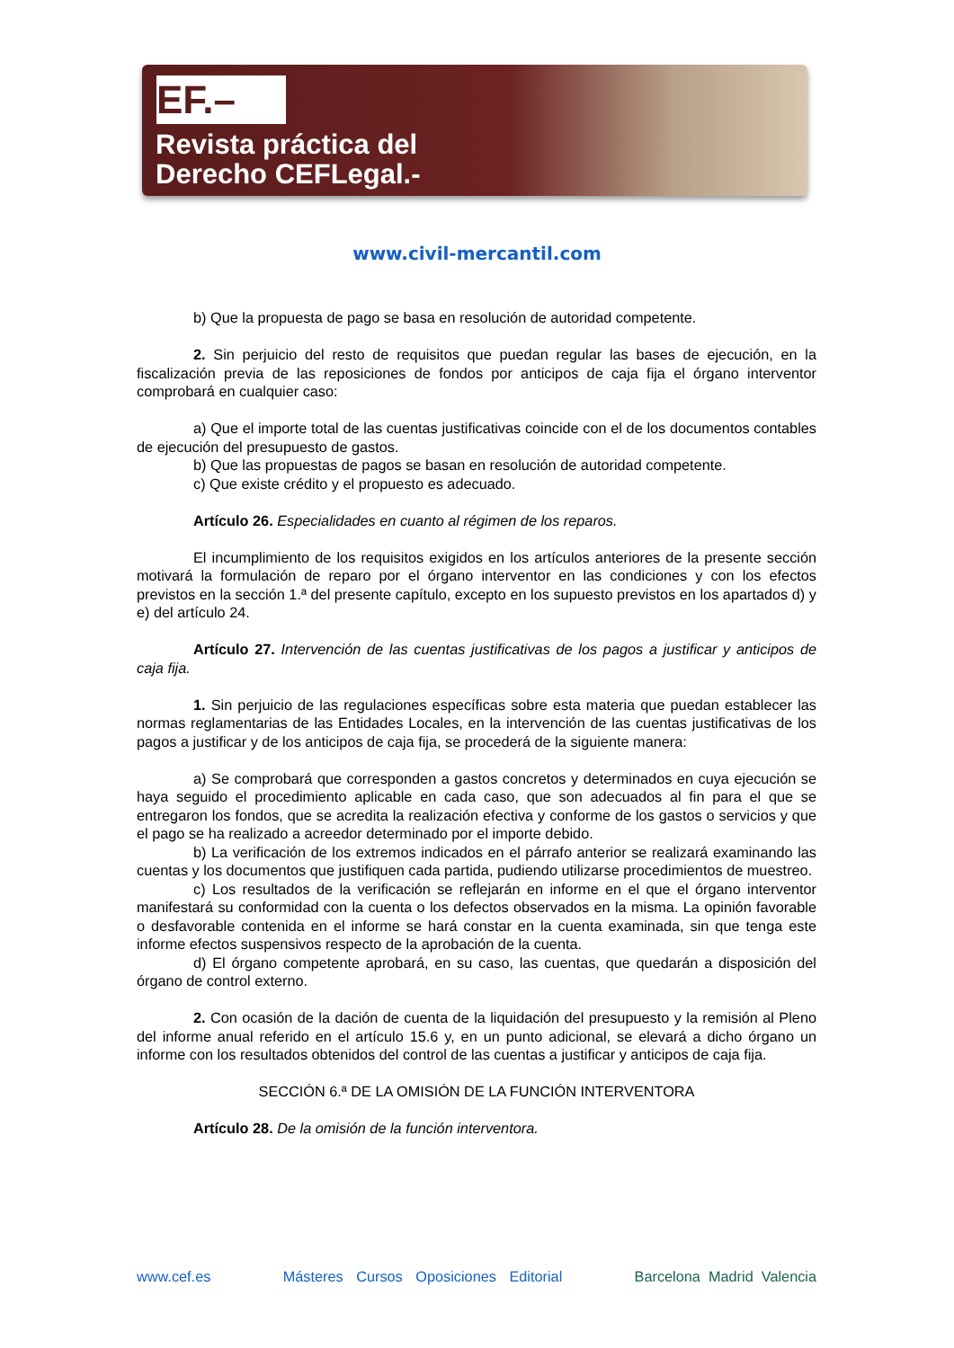EF.–
Revista práctica del
Derecho CEFLegal.-
www.civil-mercantil.com
b) Que la propuesta de pago se basa en resolución de autoridad competente.
2. Sin perjuicio del resto de requisitos que puedan regular las bases de ejecución, en la fiscalización previa de las reposiciones de fondos por anticipos de caja fija el órgano interventor comprobará en cualquier caso:
a) Que el importe total de las cuentas justificativas coincide con el de los documentos contables de ejecución del presupuesto de gastos.
b) Que las propuestas de pagos se basan en resolución de autoridad competente.
c) Que existe crédito y el propuesto es adecuado.
Artículo 26. Especialidades en cuanto al régimen de los reparos.
El incumplimiento de los requisitos exigidos en los artículos anteriores de la presente sección motivará la formulación de reparo por el órgano interventor en las condiciones y con los efectos previstos en la sección 1.ª del presente capítulo, excepto en los supuesto previstos en los apartados d) y e) del artículo 24.
Artículo 27. Intervención de las cuentas justificativas de los pagos a justificar y anticipos de caja fija.
1. Sin perjuicio de las regulaciones específicas sobre esta materia que puedan establecer las normas reglamentarias de las Entidades Locales, en la intervención de las cuentas justificativas de los pagos a justificar y de los anticipos de caja fija, se procederá de la siguiente manera:
a) Se comprobará que corresponden a gastos concretos y determinados en cuya ejecución se haya seguido el procedimiento aplicable en cada caso, que son adecuados al fin para el que se entregaron los fondos, que se acredita la realización efectiva y conforme de los gastos o servicios y que el pago se ha realizado a acreedor determinado por el importe debido.
b) La verificación de los extremos indicados en el párrafo anterior se realizará examinando las cuentas y los documentos que justifiquen cada partida, pudiendo utilizarse procedimientos de muestreo.
c) Los resultados de la verificación se reflejarán en informe en el que el órgano interventor manifestará su conformidad con la cuenta o los defectos observados en la misma. La opinión favorable o desfavorable contenida en el informe se hará constar en la cuenta examinada, sin que tenga este informe efectos suspensivos respecto de la aprobación de la cuenta.
d) El órgano competente aprobará, en su caso, las cuentas, que quedarán a disposición del órgano de control externo.
2. Con ocasión de la dación de cuenta de la liquidación del presupuesto y la remisión al Pleno del informe anual referido en el artículo 15.6 y, en un punto adicional, se elevará a dicho órgano un informe con los resultados obtenidos del control de las cuentas a justificar y anticipos de caja fija.
SECCIÓN 6.ª DE LA OMISIÓN DE LA FUNCIÓN INTERVENTORA
Artículo 28. De la omisión de la función interventora.
www.cef.es Másteres Cursos Oposiciones Editorial Barcelona Madrid Valencia